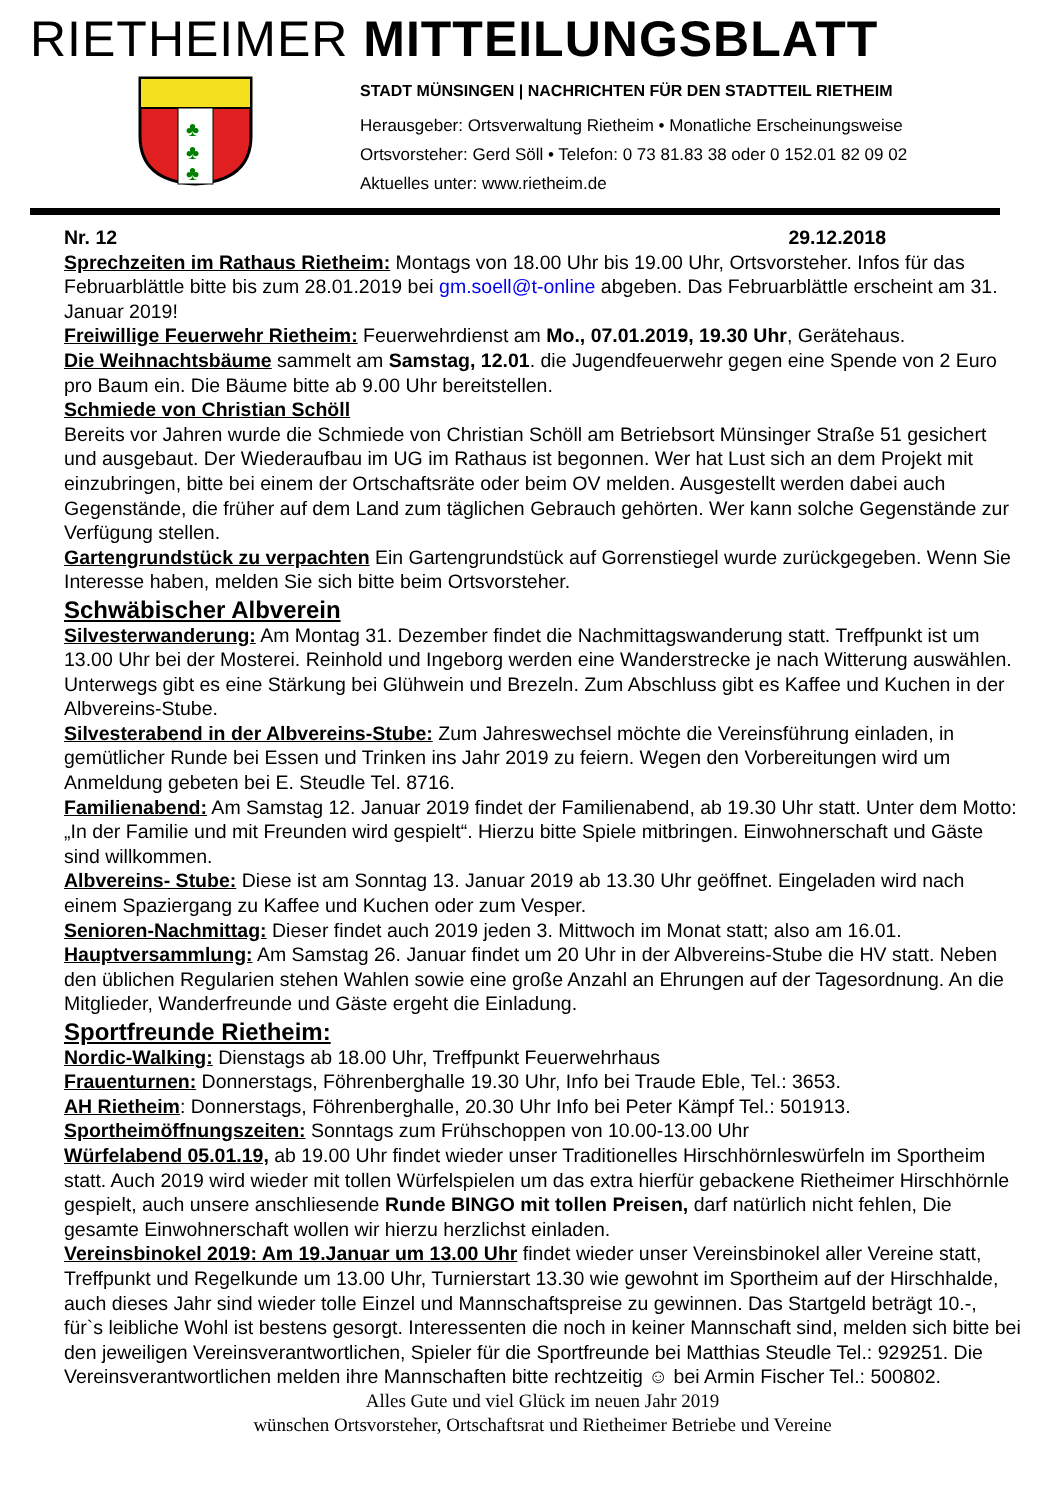RIETHEIMER MITTEILUNGSBLATT
♣
♣
♣
STADT MÜNSINGEN | NACHRICHTEN FÜR DEN STADTTEIL RIETHEIM
Herausgeber: Ortsverwaltung Rietheim • Monatliche Erscheinungsweise
Ortsvorsteher: Gerd Söll • Telefon: 0 73 81.83 38 oder 0 152.01 82 09 02
Aktuelles unter: www.rietheim.de
Nr. 12 29.12.2018
Sprechzeiten im Rathaus Rietheim: Montags von 18.00 Uhr bis 19.00 Uhr, Ortsvorsteher. Infos für das Februarblättle bitte bis zum 28.01.2019 bei gm.soell@t-online abgeben. Das Februarblättle erscheint am 31. Januar 2019!
Freiwillige Feuerwehr Rietheim: Feuerwehrdienst am Mo., 07.01.2019, 19.30 Uhr, Gerätehaus.
Die Weihnachtsbäume sammelt am Samstag, 12.01. die Jugendfeuerwehr gegen eine Spende von 2 Euro pro Baum ein. Die Bäume bitte ab 9.00 Uhr bereitstellen.
Schmiede von Christian Schöll
Bereits vor Jahren wurde die Schmiede von Christian Schöll am Betriebsort Münsinger Straße 51 gesichert und ausgebaut. Der Wiederaufbau im UG im Rathaus ist begonnen. Wer hat Lust sich an dem Projekt mit einzubringen, bitte bei einem der Ortschaftsräte oder beim OV melden. Ausgestellt werden dabei auch Gegenstände, die früher auf dem Land zum täglichen Gebrauch gehörten. Wer kann solche Gegenstände zur Verfügung stellen.
Gartengrundstück zu verpachten Ein Gartengrundstück auf Gorrenstiegel wurde zurückgegeben. Wenn Sie Interesse haben, melden Sie sich bitte beim Ortsvorsteher.
Schwäbischer Albverein
Silvesterwanderung: Am Montag 31. Dezember findet die Nachmittagswanderung statt. Treffpunkt ist um 13.00 Uhr bei der Mosterei. Reinhold und Ingeborg werden eine Wanderstrecke je nach Witterung auswählen. Unterwegs gibt es eine Stärkung bei Glühwein und Brezeln. Zum Abschluss gibt es Kaffee und Kuchen in der Albvereins-Stube.
Silvesterabend in der Albvereins-Stube: Zum Jahreswechsel möchte die Vereinsführung einladen, in gemütlicher Runde bei Essen und Trinken ins Jahr 2019 zu feiern. Wegen den Vorbereitungen wird um Anmeldung gebeten bei E. Steudle Tel. 8716.
Familienabend: Am Samstag 12. Januar 2019 findet der Familienabend, ab 19.30 Uhr statt. Unter dem Motto: „In der Familie und mit Freunden wird gespielt“. Hierzu bitte Spiele mitbringen. Einwohnerschaft und Gäste sind willkommen.
Albvereins- Stube: Diese ist am Sonntag 13. Januar 2019 ab 13.30 Uhr geöffnet. Eingeladen wird nach einem Spaziergang zu Kaffee und Kuchen oder zum Vesper.
Senioren-Nachmittag: Dieser findet auch 2019 jeden 3. Mittwoch im Monat statt; also am 16.01.
Hauptversammlung: Am Samstag 26. Januar findet um 20 Uhr in der Albvereins-Stube die HV statt. Neben den üblichen Regularien stehen Wahlen sowie eine große Anzahl an Ehrungen auf der Tagesordnung. An die Mitglieder, Wanderfreunde und Gäste ergeht die Einladung.
Sportfreunde Rietheim:
Nordic-Walking: Dienstags ab 18.00 Uhr, Treffpunkt Feuerwehrhaus
Frauenturnen: Donnerstags, Föhrenberghalle 19.30 Uhr, Info bei Traude Eble, Tel.: 3653.
AH Rietheim: Donnerstags, Föhrenberghalle, 20.30 Uhr Info bei Peter Kämpf Tel.: 501913.
Sportheimöffnungszeiten: Sonntags zum Frühschoppen von 10.00-13.00 Uhr
Würfelabend 05.01.19, ab 19.00 Uhr findet wieder unser Traditionelles Hirschhörnleswürfeln im Sportheim statt. Auch 2019 wird wieder mit tollen Würfelspielen um das extra hierfür gebackene Rietheimer Hirschhörnle gespielt, auch unsere anschliesende Runde BINGO mit tollen Preisen, darf natürlich nicht fehlen, Die gesamte Einwohnerschaft wollen wir hierzu herzlichst einladen.
Vereinsbinokel 2019: Am 19.Januar um 13.00 Uhr findet wieder unser Vereinsbinokel aller Vereine statt, Treffpunkt und Regelkunde um 13.00 Uhr, Turnierstart 13.30 wie gewohnt im Sportheim auf der Hirschhalde, auch dieses Jahr sind wieder tolle Einzel und Mannschaftspreise zu gewinnen. Das Startgeld beträgt 10.-, für`s leibliche Wohl ist bestens gesorgt. Interessenten die noch in keiner Mannschaft sind, melden sich bitte bei den jeweiligen Vereinsverantwortlichen, Spieler für die Sportfreunde bei Matthias Steudle Tel.: 929251. Die Vereinsverantwortlichen melden ihre Mannschaften bitte rechtzeitig ☺ bei Armin Fischer Tel.: 500802.
Alles Gute und viel Glück im neuen Jahr 2019
wünschen Ortsvorsteher, Ortschaftsrat und Rietheimer Betriebe und Vereine